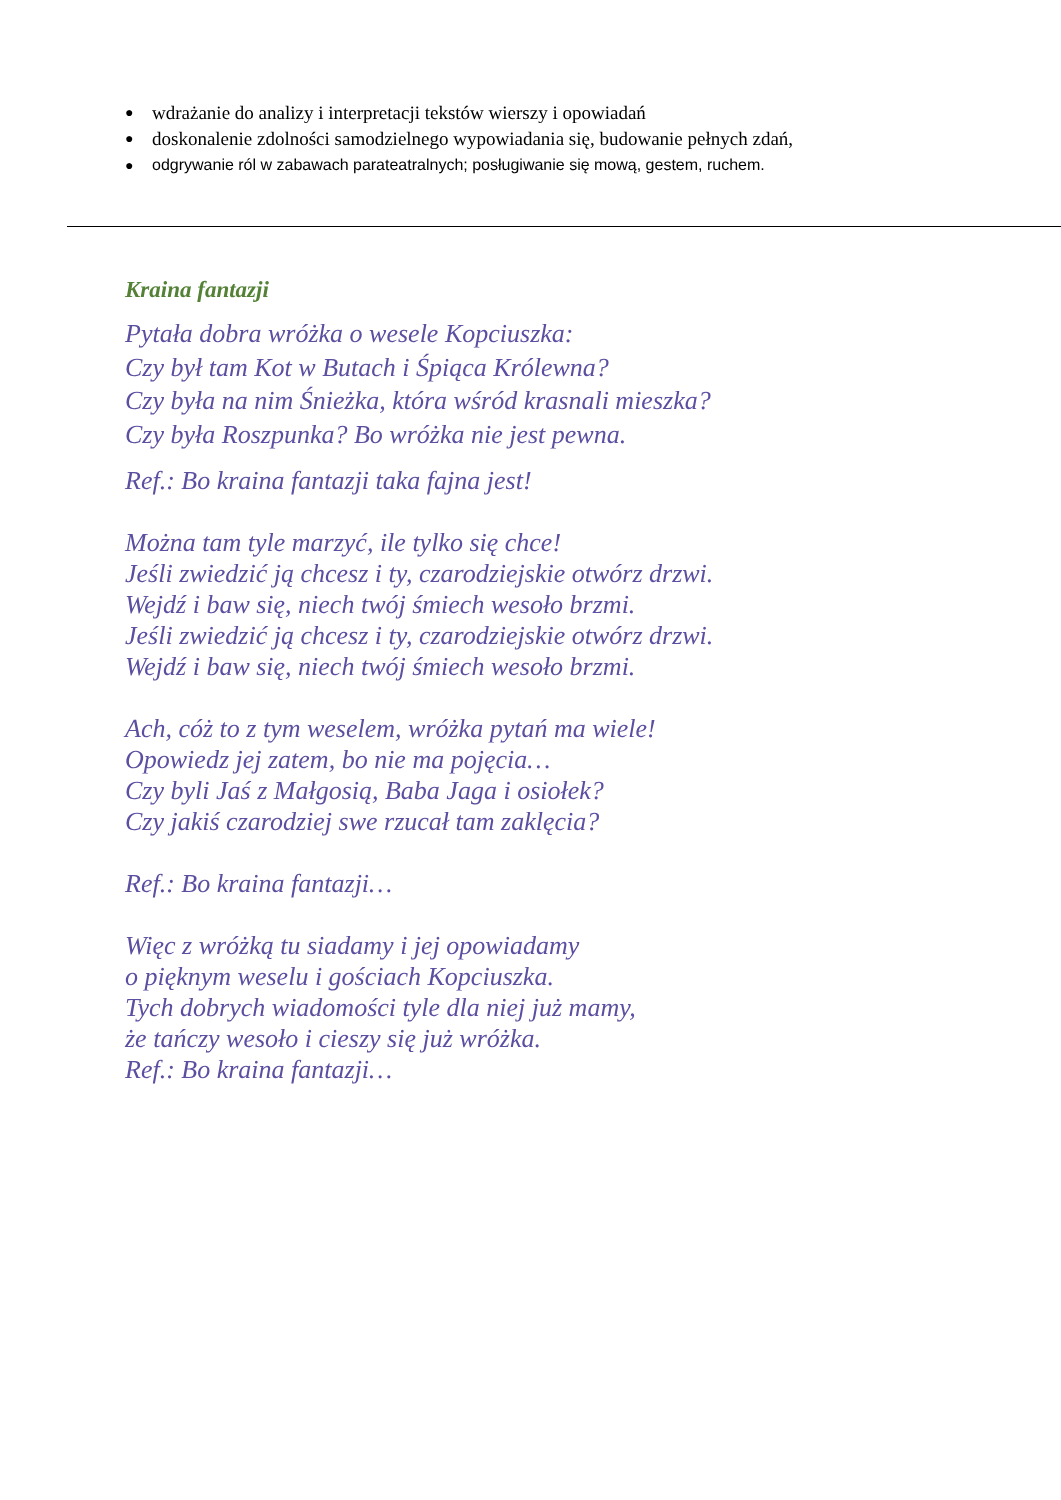● wdrażanie do analizy i interpretacji tekstów wierszy i opowiadań
● doskonalenie zdolności samodzielnego wypowiadania się, budowanie pełnych zdań,
● odgrywanie ról w zabawach parateatralnych; posługiwanie się mową, gestem, ruchem.
Kraina fantazji
Pytała dobra wróżka o wesele Kopciuszka:
Czy był tam Kot w Butach i Śpiąca Królewna?
Czy była na nim Śnieżka, która wśród krasnali mieszka?
Czy była Roszpunka? Bo wróżka nie jest pewna.
Ref.: Bo kraina fantazji taka fajna jest!
Można tam tyle marzyć, ile tylko się chce!
Jeśli zwiedzić ją chcesz i ty, czarodziejskie otwórz drzwi.
Wejdź i baw się, niech twój śmiech wesoło brzmi.
Jeśli zwiedzić ją chcesz i ty, czarodziejskie otwórz drzwi.
Wejdź i baw się, niech twój śmiech wesoło brzmi.
Ach, cóż to z tym weselem, wróżka pytań ma wiele!
Opowiedz jej zatem, bo nie ma pojęcia…
Czy byli Jaś z Małgosią, Baba Jaga i osiołek?
Czy jakiś czarodziej swe rzucał tam zaklęcia?
Ref.: Bo kraina fantazji…
Więc z wróżką tu siadamy i jej opowiadamy
o pięknym weselu i gościach Kopciuszka.
Tych dobrych wiadomości tyle dla niej już mamy,
że tańczy wesoło i cieszy się już wróżka.
Ref.: Bo kraina fantazji…